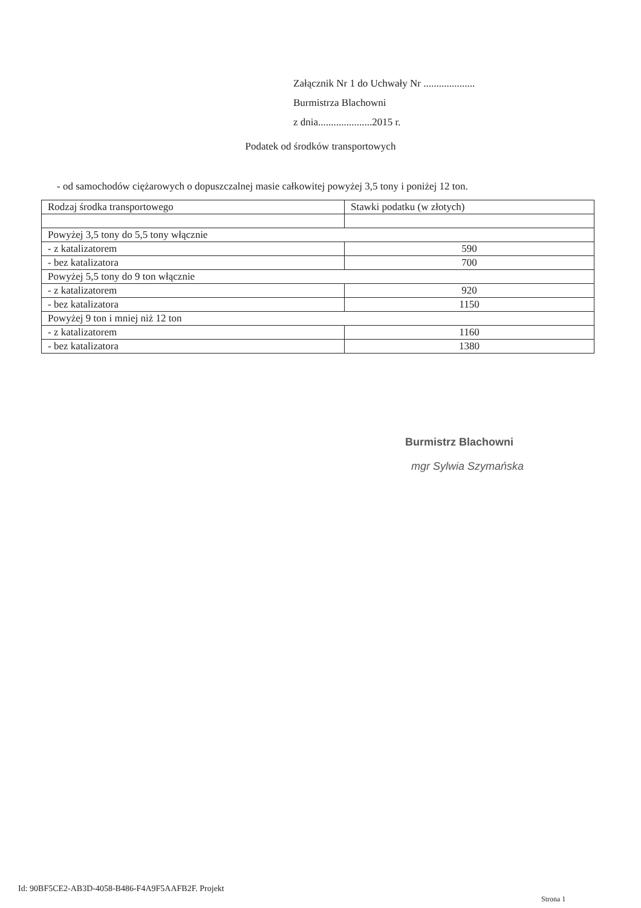Załącznik Nr 1 do Uchwały Nr ....................
Burmistrza Blachowni
z dnia.....................2015 r.
Podatek od środków transportowych
- od samochodów ciężarowych o dopuszczalnej masie całkowitej powyżej 3,5 tony i poniżej 12 ton.
| Rodzaj środka transportowego | Stawki podatku (w złotych) |
| --- | --- |
| Powyżej 3,5 tony do 5,5 tony włącznie | |
| - z katalizatorem | 590 |
| - bez katalizatora | 700 |
| Powyżej 5,5 tony do 9 ton włącznie | |
| - z katalizatorem | 920 |
| - bez katalizatora | 1150 |
| Powyżej 9 ton i mniej niż 12 ton | |
| - z katalizatorem | 1160 |
| - bez katalizatora | 1380 |
Burmistrz Blachowni
mgr Sylwia Szymańska
Id: 90BF5CE2-AB3D-4058-B486-F4A9F5AAFB2F. Projekt
Strona 1